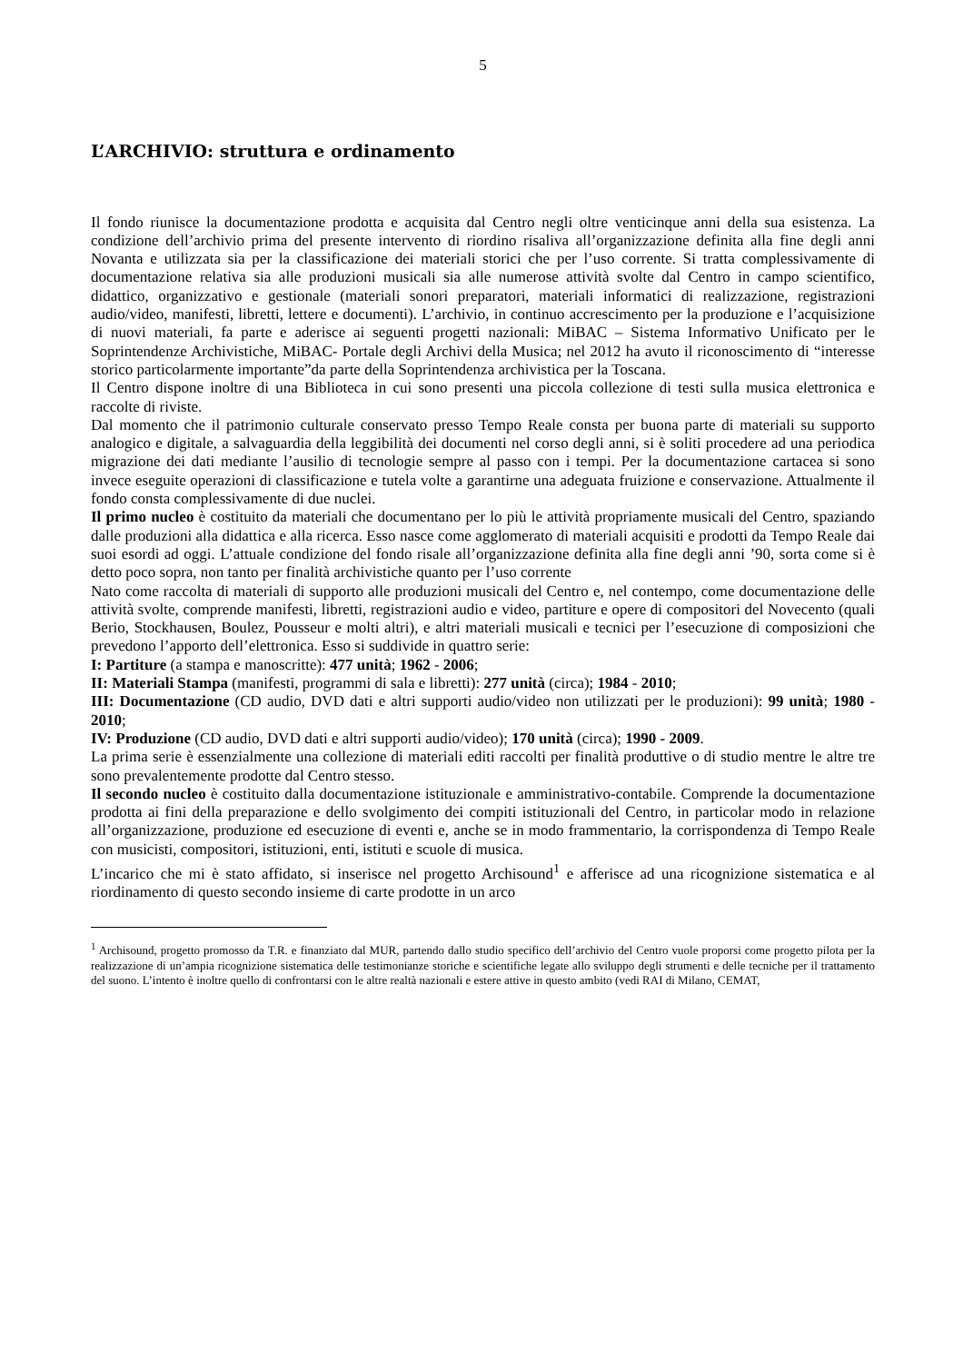5
L’ARCHIVIO: struttura e ordinamento
Il fondo riunisce la documentazione prodotta e acquisita dal Centro negli oltre venticinque anni della sua esistenza. La condizione dell’archivio prima del presente intervento di riordino risaliva all’organizzazione definita alla fine degli anni Novanta e utilizzata sia per la classificazione dei materiali storici che per l’uso corrente. Si tratta complessivamente di documentazione relativa sia alle produzioni musicali sia alle numerose attività svolte dal Centro in campo scientifico, didattico, organizzativo e gestionale (materiali sonori preparatori, materiali informatici di realizzazione, registrazioni audio/video, manifesti, libretti, lettere e documenti). L’archivio, in continuo accrescimento per la produzione e l’acquisizione di nuovi materiali, fa parte e aderisce ai seguenti progetti nazionali: MiBAC – Sistema Informativo Unificato per le Soprintendenze Archivistiche, MiBAC- Portale degli Archivi della Musica; nel 2012 ha avuto il riconoscimento di “interesse storico particolarmente importante”da parte della Soprintendenza archivistica per la Toscana.
Il Centro dispone inoltre di una Biblioteca in cui sono presenti una piccola collezione di testi sulla musica elettronica e raccolte di riviste.
Dal momento che il patrimonio culturale conservato presso Tempo Reale consta per buona parte di materiali su supporto analogico e digitale, a salvaguardia della leggibilità dei documenti nel corso degli anni, si è soliti procedere ad una periodica migrazione dei dati mediante l’ausilio di tecnologie sempre al passo con i tempi. Per la documentazione cartacea si sono invece eseguite operazioni di classificazione e tutela volte a garantirne una adeguata fruizione e conservazione. Attualmente il fondo consta complessivamente di due nuclei.
Il primo nucleo è costituito da materiali che documentano per lo più le attività propriamente musicali del Centro, spaziando dalle produzioni alla didattica e alla ricerca. Esso nasce come agglomerato di materiali acquisiti e prodotti da Tempo Reale dai suoi esordi ad oggi. L’attuale condizione del fondo risale all’organizzazione definita alla fine degli anni ’90, sorta come si è detto poco sopra, non tanto per finalità archivistiche quanto per l’uso corrente
Nato come raccolta di materiali di supporto alle produzioni musicali del Centro e, nel contempo, come documentazione delle attività svolte, comprende manifesti, libretti, registrazioni audio e video, partiture e opere di compositori del Novecento (quali Berio, Stockhausen, Boulez, Pousseur e molti altri), e altri materiali musicali e tecnici per l’esecuzione di composizioni che prevedono l’apporto dell’elettronica. Esso si suddivide in quattro serie:
I: Partiture (a stampa e manoscritte): 477 unità; 1962 - 2006;
II: Materiali Stampa (manifesti, programmi di sala e libretti): 277 unità (circa); 1984 - 2010;
III: Documentazione (CD audio, DVD dati e altri supporti audio/video non utilizzati per le produzioni): 99 unità; 1980 - 2010;
IV: Produzione (CD audio, DVD dati e altri supporti audio/video); 170 unità (circa); 1990 - 2009.
La prima serie è essenzialmente una collezione di materiali editi raccolti per finalità produttive o di studio mentre le altre tre sono prevalentemente prodotte dal Centro stesso.
Il secondo nucleo è costituito dalla documentazione istituzionale e amministrativo-contabile. Comprende la documentazione prodotta ai fini della preparazione e dello svolgimento dei compiti istituzionali del Centro, in particolar modo in relazione all’organizzazione, produzione ed esecuzione di eventi e, anche se in modo frammentario, la corrispondenza di Tempo Reale con musicisti, compositori, istituzioni, enti, istituti e scuole di musica.
L’incarico che mi è stato affidato, si inserisce nel progetto Archisound<sup>1</sup> e afferisce ad una ricognizione sistematica e al riordinamento di questo secondo insieme di carte prodotte in un arco
<sup>1</sup> Archisound, progetto promosso da T.R. e finanziato dal MUR, partendo dallo studio specifico dell’archivio del Centro vuole proporsi come progetto pilota per la realizzazione di un’ampia ricognizione sistematica delle testimonianze storiche e scientifiche legate allo sviluppo degli strumenti e delle tecniche per il trattamento del suono. L’intento è inoltre quello di confrontarsi con le altre realtà nazionali e estere attive in questo ambito (vedi RAI di Milano, CEMAT,